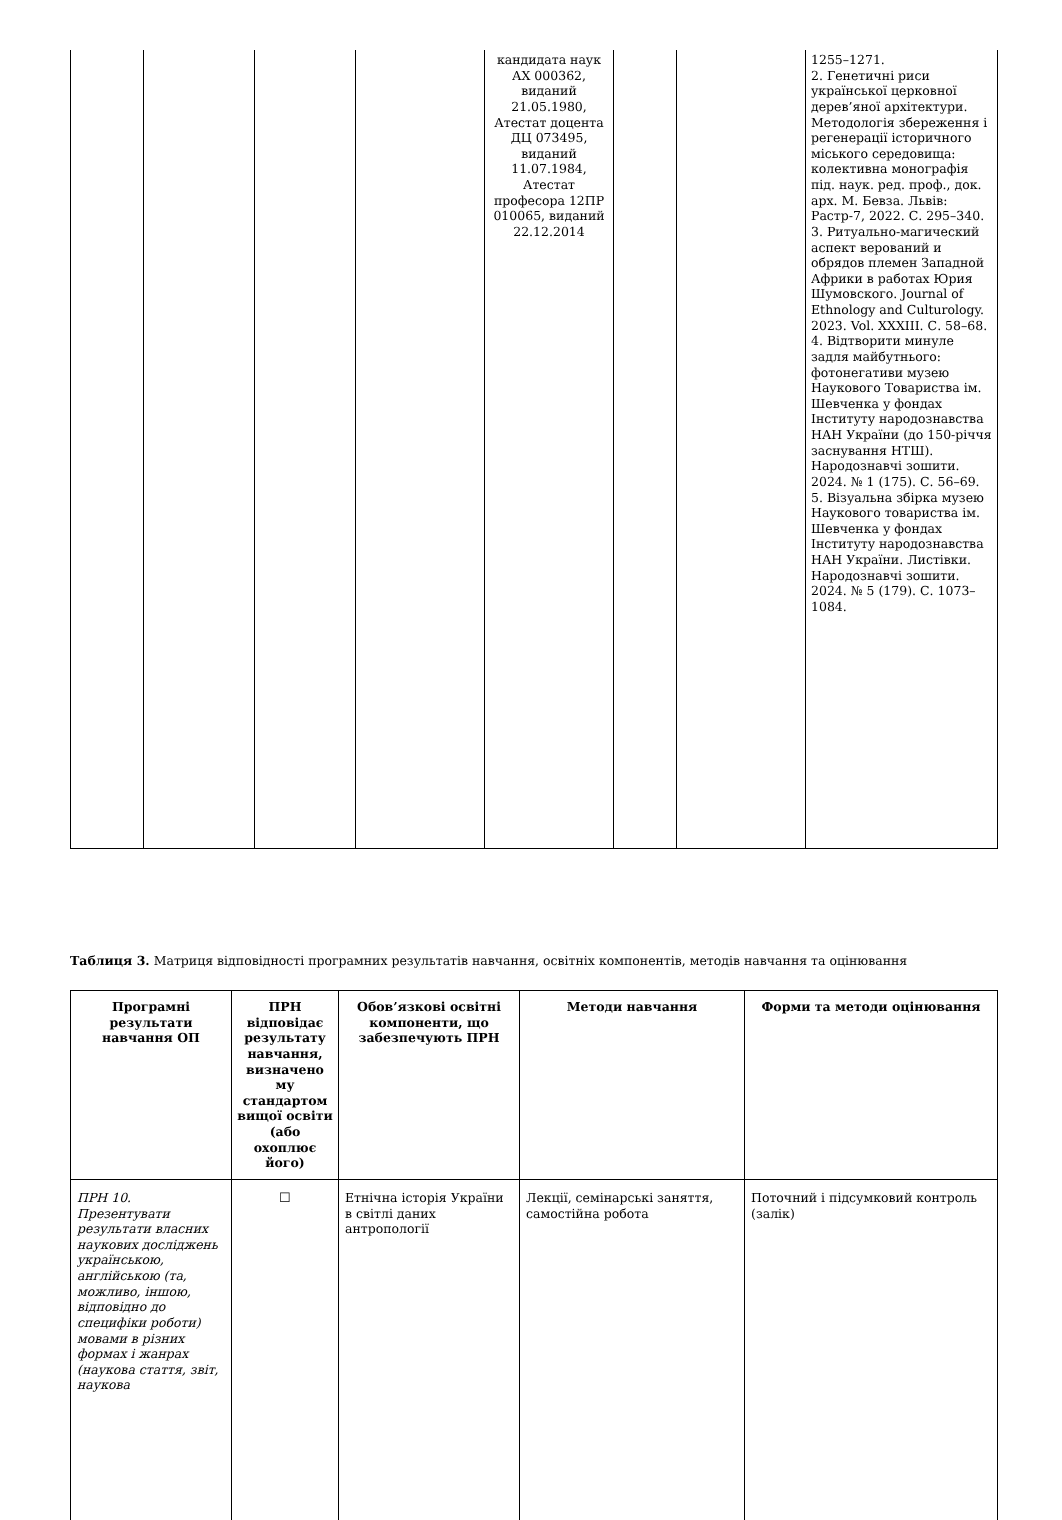| | | | | кандидата наук АХ 000362, виданий 21.05.1980, Атестат доцента ДЦ 073495, виданий 11.07.1984, Атестат професора 12ПР 010065, виданий 22.12.2014 | | | 1255–1271. 2. Генетичні риси української церковної дерев’яної архітектури. Методологія збереження і регенерації історичного міського середовища: колективна монографія під. наук. ред. проф., док. арх. М. Бевза. Львів: Растр-7, 2022. С. 295–340. 3. Ритуально-магический аспект верований и обрядов племен Западной Африки в работах Юрия Шумовского. Journal of Ethnology and Culturology. 2023. Vol. XXXIII. С. 58–68. 4. Відтворити минуле задля майбутнього: фотонегативи музею Наукового Товариства ім. Шевченка у фондах Інституту народознавства НАН України (до 150-річчя заснування НТШ). Народознавчі зошити. 2024. № 1 (175). С. 56–69. 5. Візуальна збірка музею Наукового товариства ім. Шевченка у фондах Інституту народознавства НАН України. Листівки. Народознавчі зошити. 2024. № 5 (179). С. 1073–1084. |
Таблиця 3. Матриця відповідності програмних результатів навчання, освітніх компонентів, методів навчання та оцінювання
| Програмні результати навчання ОП | ПРН відповідає результату навчання, визначено му стандартом вищої освіти (або охоплює його) | Обов’язкові освітні компоненти, що забезпечують ПРН | Методи навчання | Форми та методи оцінювання |
| --- | --- | --- | --- | --- |
| ПРН 10. Презентувати результати власних наукових досліджень українською, англійською (та, можливо, іншою, відповідно до специфіки роботи) мовами в різних формах і жанрах (наукова стаття, звіт, наукова | ☐ | Етнічна історія України в світлі даних антропології | Лекції, семінарські заняття, самостійна робота | Поточний і підсумковий контроль (залік) |